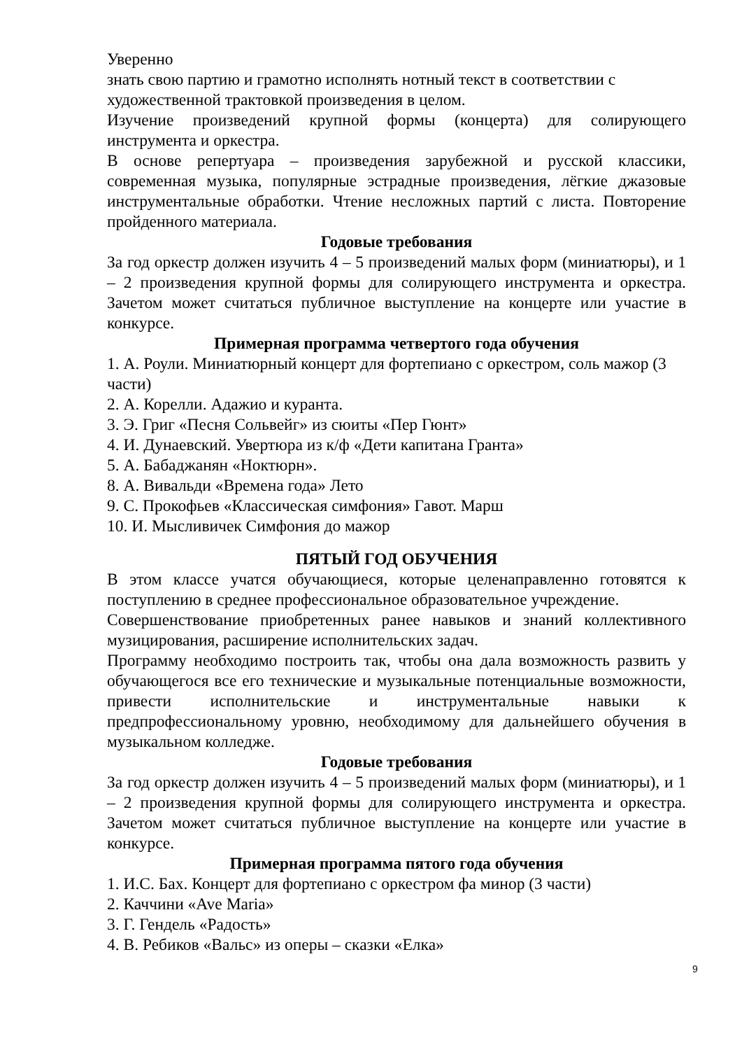Уверенно
знать свою партию и грамотно исполнять нотный текст в соответствии с художественной трактовкой произведения в целом.
Изучение произведений крупной формы (концерта) для солирующего инструмента и оркестра.
В основе репертуара – произведения зарубежной и русской классики, современная музыка, популярные эстрадные произведения, лёгкие джазовые инструментальные обработки. Чтение несложных партий с листа. Повторение пройденного материала.
Годовые требования
За год оркестр должен изучить 4 – 5 произведений малых форм (миниатюры), и 1 – 2 произведения крупной формы для солирующего инструмента и оркестра. Зачетом может считаться публичное выступление на концерте или участие в конкурсе.
Примерная программа четвертого года обучения
1. А. Роули. Миниатюрный концерт для фортепиано с оркестром, соль мажор (3 части)
2. А. Корелли. Адажио и куранта.
3. Э. Григ «Песня Сольвейг» из сюиты «Пер Гюнт»
4. И. Дунаевский. Увертюра из к/ф «Дети капитана Гранта»
5. А. Бабаджанян «Ноктюрн».
8. А. Вивальди «Времена года» Лето
9. С. Прокофьев «Классическая симфония» Гавот. Марш
10. И. Мысливичек Симфония до мажор
ПЯТЫЙ ГОД ОБУЧЕНИЯ
В этом классе учатся обучающиеся, которые целенаправленно готовятся к поступлению в среднее профессиональное образовательное учреждение.
Совершенствование приобретенных ранее навыков и знаний коллективного музицирования, расширение исполнительских задач.
Программу необходимо построить так, чтобы она дала возможность развить у обучающегося все его технические и музыкальные потенциальные возможности, привести исполнительские и инструментальные навыки к предпрофессиональному уровню, необходимому для дальнейшего обучения в музыкальном колледже.
Годовые требования
За год оркестр должен изучить 4 – 5 произведений малых форм (миниатюры), и 1 – 2 произведения крупной формы для солирующего инструмента и оркестра. Зачетом может считаться публичное выступление на концерте или участие в конкурсе.
Примерная программа пятого года обучения
1. И.С. Бах. Концерт для фортепиано с оркестром фа минор (3 части)
2. Каччини «Ave Maria»
3. Г. Гендель «Радость»
4. В. Ребиков «Вальс» из оперы – сказки «Елка»
9